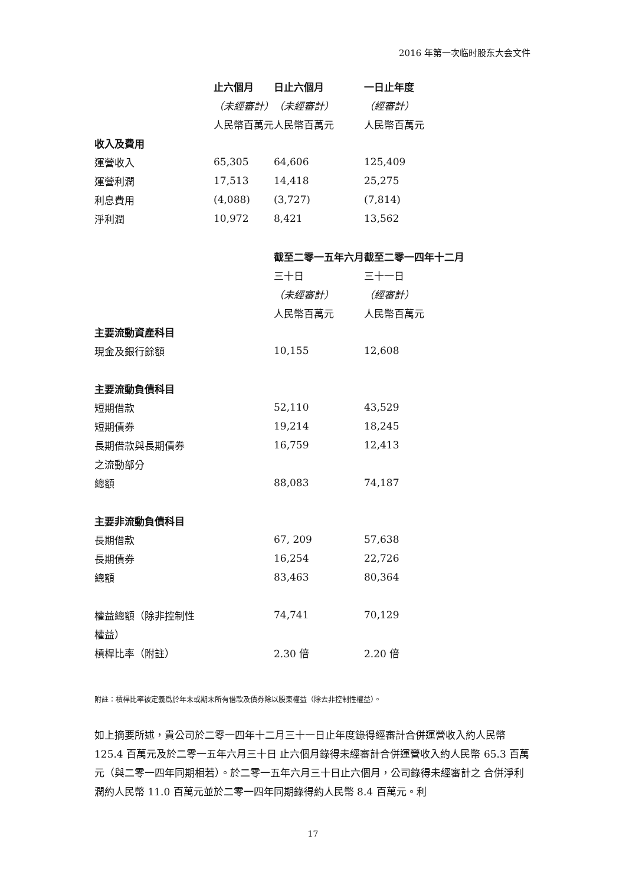2016 年第一次临时股东大会文件
| | 止六個月 | 日止六個月 | 一日止年度 |
| | （未經審計） | （未經審計） | （經審計） |
| | 人民幣百萬元 | 人民幣百萬元 | 人民幣百萬元 |
| 收入及費用 | | | |
| 運營收入 | 65,305 | 64,606 | 125,409 |
| 運營利潤 | 17,513 | 14,418 | 25,275 |
| 利息費用 | (4,088) | (3,727) | (7,814) |
| 淨利潤 | 10,972 | 8,421 | 13,562 |
| | | 截至二零一五年六月 | 截至二零一四年十二月 |
| | | 三十日 | 三十一日 |
| | | （未經審計） | （經審計） |
| | | 人民幣百萬元 | 人民幣百萬元 |
| 主要流動資產科目 | | | |
| 現金及銀行餘額 | | 10,155 | 12,608 |
| 主要流動負債科目 | | | |
| 短期借款 | | 52,110 | 43,529 |
| 短期債券 | | 19,214 | 18,245 |
| 長期借款與長期債券 | | 16,759 | 12,413 |
| 之流動部分 | | | |
| 總額 | | 88,083 | 74,187 |
| 主要非流動負債科目 | | | |
| 長期借款 | | 67, 209 | 57,638 |
| 長期債券 | | 16,254 | 22,726 |
| 總額 | | 83,463 | 80,364 |
| 權益總額（除非控制性 | | 74,741 | 70,129 |
| 權益） | | | |
| 槓桿比率（附註） | | 2.30 倍 | 2.20 倍 |
附註：槓桿比率被定義爲於年末或期末所有借款及債券除以股東權益（除去非控制性權益）。
如上摘要所述，貴公司於二零一四年十二月三十一日止年度錄得經審計合併運營收入約人民幣 125.4 百萬元及於二零一五年六月三十日 止六個月錄得未經審計合併運營收入約人民幣 65.3 百萬元（與二零一四年同期相若）。於二零一五年六月三十日止六個月，公司錄得未經審計之 合併淨利潤約人民幣 11.0 百萬元並於二零一四年同期錄得約人民幣 8.4 百萬元。利
17